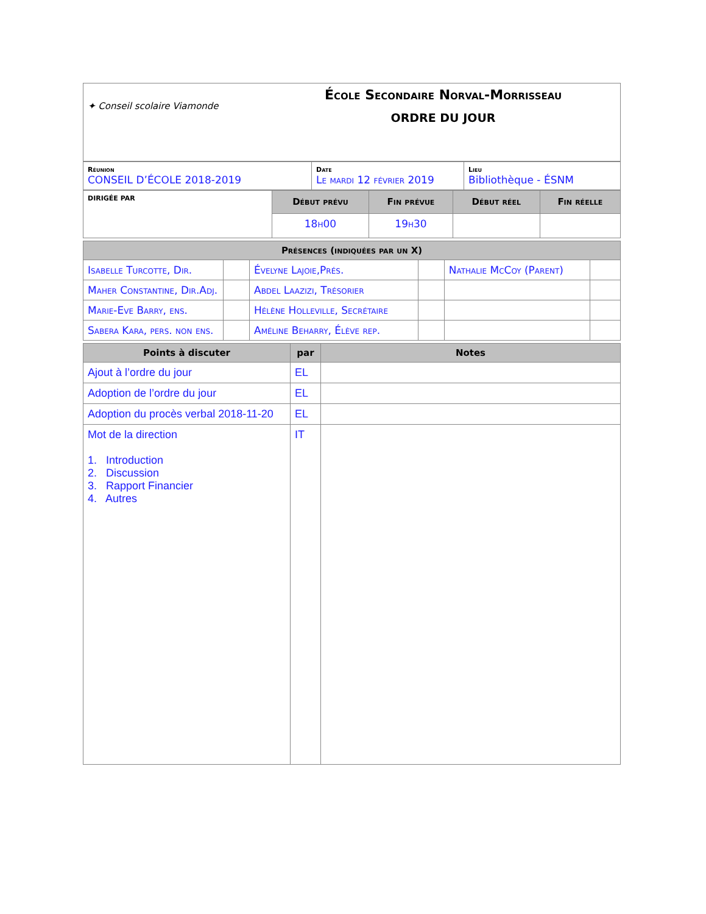| ✦ Conseil scolaire Viamonde École Secondaire Norval-Morrisseau ORDRE DU JOUR |
| Réunion CONSEIL D’ÉCOLE 2018-2019 | Date Le mardi 12 février 2019 | Lieu Bibliothèque - ÉSNM |
| DIRIGÉE PAR | Début prévu | Fin prévue | Début réel | Fin réelle |
| | 18h00 | 19h30 | | |
| Présences (indiquées par un X) | | | | | |
| --- | --- | --- | --- | --- | --- |
| Isabelle Turcotte, Dir. | | Évelyne Lajoie,Prés. | | Nathalie McCoy (Parent) | |
| Maher Constantine, Dir.Adj. | | Abdel Laazizi, Trésorier | | | |
| Marie-Eve Barry, ens. | | Hélène Holleville, Secrétaire | | | |
| Sabera Kara, pers. non ens. | | Améline Beharry, Élève rep. | | | |
| Points à discuter | par | Notes |
| --- | --- | --- |
| Ajout à l’ordre du jour | EL | |
| Adoption de l’ordre du jour | EL | |
| Adoption du procès verbal 2018-11-20 | EL | |
| Mot de la direction 1. Introduction 2. Discussion 3. Rapport Financier 4. Autres | IT | |